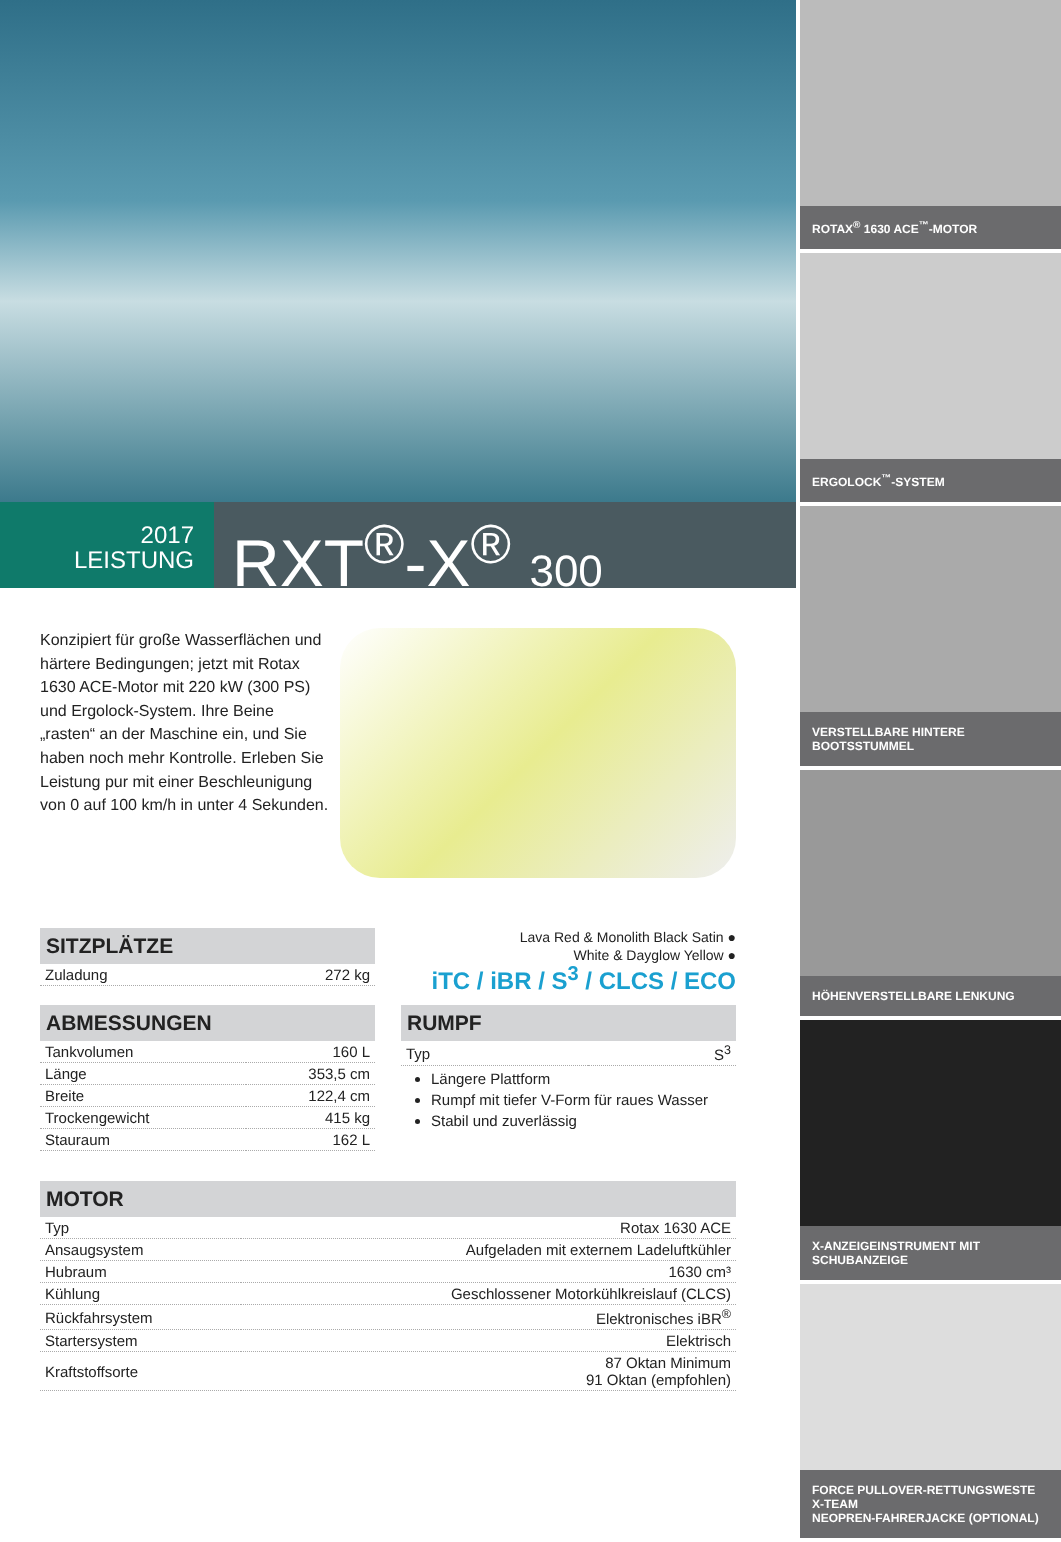2017
LEISTUNG
RXT<sup>®</sup>-X<sup>®</sup> 300
Konzipiert für große Wasserflächen und härtere Bedingungen; jetzt mit Rotax 1630 ACE-Motor mit 220 kW (300 PS) und Ergolock-System. Ihre Beine „rasten“ an der Maschine ein, und Sie haben noch mehr Kontrolle. Erleben Sie Leistung pur mit einer Beschleunigung von 0 auf 100 km/h in unter 4 Sekunden.
SITZPLÄTZE
| Zuladung | 272 kg |
Lava Red & Monolith Black Satin ●
White & Dayglow Yellow ●
iTC / iBR / S<sup>3</sup> / CLCS / ECO
ABMESSUNGEN
| Tankvolumen | 160 L |
| Länge | 353,5 cm |
| Breite | 122,4 cm |
| Trockengewicht | 415 kg |
| Stauraum | 162 L |
RUMPF
| Typ | S<sup>3</sup> |
Längere Plattform
Rumpf mit tiefer V-Form für raues Wasser
Stabil und zuverlässig
MOTOR
| Typ | Rotax 1630 ACE |
| Ansaugsystem | Aufgeladen mit externem Ladeluftkühler |
| Hubraum | 1630 cm³ |
| Kühlung | Geschlossener Motorkühlkreislauf (CLCS) |
| Rückfahrsystem | Elektronisches iBR<sup>®</sup> |
| Startersystem | Elektrisch |
| Kraftstoffsorte | 87 Oktan Minimum 91 Oktan (empfohlen) |
ROTAX<sup>®</sup> 1630 ACE<sup>™</sup>-MOTOR
ERGOLOCK<sup>™</sup>-SYSTEM
VERSTELLBARE HINTERE BOOTSSTUMMEL
HÖHENVERSTELLBARE LENKUNG
X-ANZEIGEINSTRUMENT MIT SCHUBANZEIGE
FORCE PULLOVER-RETTUNGSWESTE X-TEAM
NEOPREN-FAHRERJACKE (OPTIONAL)